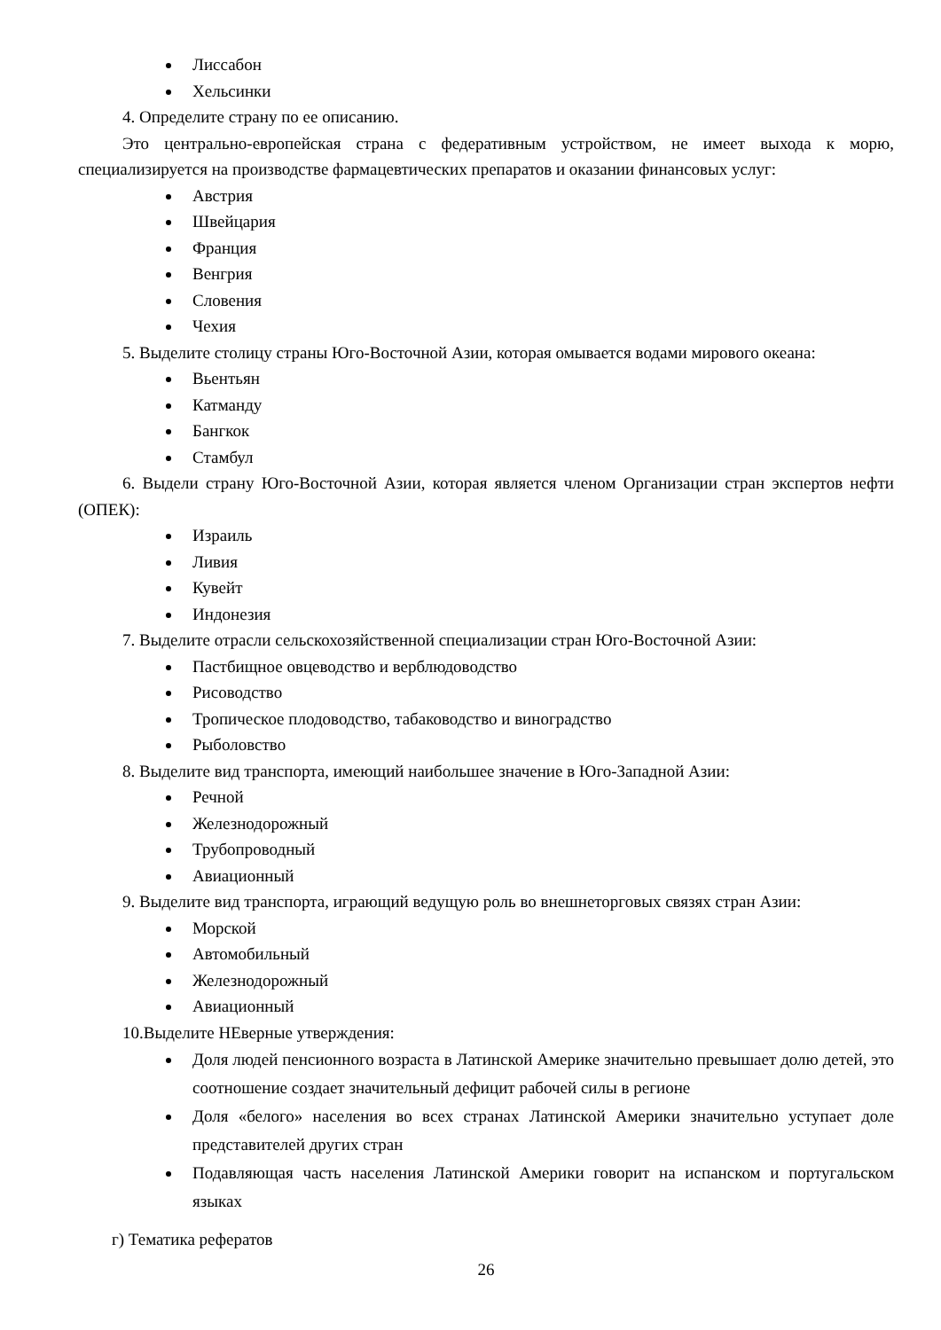Лиссабон
Хельсинки
4. Определите страну по ее описанию.
Это центрально-европейская страна с федеративным устройством, не имеет выхода к морю, специализируется на производстве фармацевтических препаратов и оказании финансовых услуг:
Австрия
Швейцария
Франция
Венгрия
Словения
Чехия
5. Выделите столицу страны Юго-Восточной Азии, которая омывается водами мирового океана:
Вьентьян
Катманду
Бангкок
Стамбул
6. Выдели страну Юго-Восточной Азии, которая является членом Организации стран экспертов нефти (ОПЕК):
Израиль
Ливия
Кувейт
Индонезия
7. Выделите отрасли сельскохозяйственной специализации стран Юго-Восточной Азии:
Пастбищное овцеводство и верблюдоводство
Рисоводство
Тропическое плодоводство, табаководство и виноградство
Рыболовство
8. Выделите вид транспорта, имеющий наибольшее значение в Юго-Западной Азии:
Речной
Железнодорожный
Трубопроводный
Авиационный
9. Выделите вид транспорта, играющий ведущую роль во внешнеторговых связях стран Азии:
Морской
Автомобильный
Железнодорожный
Авиационный
10.Выделите НЕверные утверждения:
Доля людей пенсионного возраста в Латинской Америке значительно превышает долю детей, это соотношение создает значительный дефицит рабочей силы в регионе
Доля «белого» населения во всех странах Латинской Америки значительно уступает доле представителей других стран
Подавляющая часть населения Латинской Америки говорит на испанском и португальском языках
г) Тематика рефератов
26